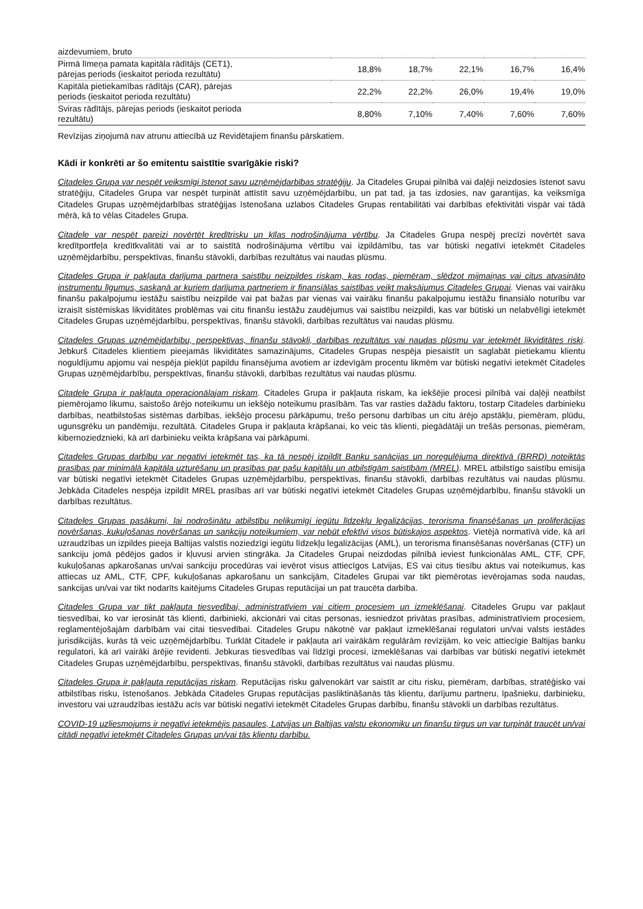| aizdevumiem, bruto | | | | | |
| Pirmā līmeņa pamata kapitāla rādītājs (CET1), pārejas periods (ieskaitot perioda rezultātu) | 18,8% | 18,7% | 22,1% | 16,7% | 16,4% |
| Kapitāla pietiekamības rādītājs (CAR), pārejas periods (ieskaitot perioda rezultātu) | 22,2% | 22,2% | 26,0% | 19,4% | 19,0% |
| Sviras rādītājs, pārejas periods (ieskaitot perioda rezultātu) | 8,80% | 7,10% | 7,40% | 7,60% | 7,60% |
Revīzijas ziņojumā nav atrunu attiecībā uz Revidētajiem finanšu pārskatiem.
Kādi ir konkrēti ar šo emitentu saistītie svarīgākie riski?
Citadeles Grupa var nespēt veiksmīgi īstenot savu uzņēmējdarbības stratēģiju. Ja Citadeles Grupai pilnībā vai daļēji neizdosies īstenot savu stratēģiju, Citadeles Grupa var nespēt turpināt attīstīt savu uzņēmējdarbību, un pat tad, ja tas izdosies, nav garantijas, ka veiksmīga Citadeles Grupas uzņēmējdarbības stratēģijas īstenošana uzlabos Citadeles Grupas rentabilitāti vai darbības efektivitāti vispār vai tādā mērā, kā to vēlas Citadeles Grupa.
Citadele var nespēt pareizi novērtēt kredītrisku un ķīlas nodrošinājuma vērtību. Ja Citadeles Grupa nespēj precīzi novērtēt sava kredītportfeļa kredītkvalitāti vai ar to saistītā nodrošinājuma vērtību vai izpildāmību, tas var būtiski negatīvi ietekmēt Citadeles uzņēmējdarbību, perspektīvas, finanšu stāvokli, darbības rezultātus vai naudas plūsmu.
Citadeles Grupa ir pakļauta darījuma partnera saistību neizpildes riskam, kas rodas, piemēram, slēdzot mijmaiņas vai citus atvasināto instrumentu līgumus, saskaņā ar kuriem darījuma partneriem ir finansiālas saistības veikt maksājumus Citadeles Grupai. Vienas vai vairāku finanšu pakalpojumu iestāžu saistību neizpilde vai pat bažas par vienas vai vairāku finanšu pakalpojumu iestāžu finansiālo noturību var izraisīt sistēmiskas likviditātes problēmas vai citu finanšu iestāžu zaudējumus vai saistību neizpildi, kas var būtiski un nelabvēlīgi ietekmēt Citadeles Grupas uzņēmējdarbību, perspektīvas, finanšu stāvokli, darbības rezultātus vai naudas plūsmu.
Citadeles Grupas uzņēmējdarbību, perspektīvas, finanšu stāvokli, darbības rezultātus vai naudas plūsmu var ietekmēt likviditātes riski. Jebkurš Citadeles klientiem pieejamās likviditātes samazinājums, Citadeles Grupas nespēja piesaistīt un saglabāt pietiekamu klientu noguldījumu apjomu vai nespēja piekļūt papildu finansējuma avotiem ar izdevīgām procentu likmēm var būtiski negatīvi ietekmēt Citadeles Grupas uzņēmējdarbību, perspektīvas, finanšu stāvokli, darbības rezultātus vai naudas plūsmu.
Citadele Grupa ir pakļauta operacionālajam riskam. Citadeles Grupa ir pakļauta riskam, ka iekšējie procesi pilnībā vai daļēji neatbilst piemērojamo likumu, saistošo ārējo noteikumu un iekšējo noteikumu prasībām. Tas var rasties dažādu faktoru, tostarp Citadeles darbinieku darbības, neatbilstošas sistēmas darbības, iekšējo procesu pārkāpumu, trešo personu darbības un citu ārējo apstākļu, piemēram, plūdu, ugunsgrēku un pandēmiju, rezultātā. Citadeles Grupa ir pakļauta krāpšanai, ko veic tās klienti, piegādātāji un trešās personas, piemēram, kibernoziedznieki, kā arī darbinieku veikta krāpšana vai pārkāpumi.
Citadeles Grupas darbību var negatīvi ietekmēt tas, ka tā nespēj izpildīt Banku sanācijas un noregulējuma direktīvā (BRRD) noteiktās prasības par minimālā kapitāla uzturēšanu un prasības par pašu kapitālu un atbilstīgām saistībām (MREL). MREL atbilstīgo saistību emisija var būtiski negatīvi ietekmēt Citadeles Grupas uzņēmējdarbību, perspektīvas, finanšu stāvokli, darbības rezultātus vai naudas plūsmu. Jebkāda Citadeles nespēja izpildīt MREL prasības arī var būtiski negatīvi ietekmēt Citadeles Grupas uzņēmējdarbību, finanšu stāvokli un darbības rezultātus.
Citadeles Grupas pasākumi, lai nodrošinātu atbilstību nelikumīgi iegūtu līdzekļu legalizācijas, terorisma finansēšanas un proliferācijas novēršanas, kukuļošanas novēršanas un sankciju noteikumiem, var nebūt efektīvi visos būtiskajos aspektos. Vietējā normatīvā vide, kā arī uzraudzības un izpildes pieeja Baltijas valstīs noziedzīgi iegūtu līdzekļu legalizācijas (AML), un terorisma finansēšanas novēršanas (CTF) un sankciju jomā pēdējos gados ir kļuvusi arvien stingrāka. Ja Citadeles Grupai neizdodas pilnībā ieviest funkcionālas AML, CTF, CPF, kukuļošanas apkarošanas un/vai sankciju procedūras vai ievērot visus attiecīgos Latvijas, ES vai citus tiesību aktus vai noteikumus, kas attiecas uz AML, CTF, CPF, kukuļošanas apkarošanu un sankcijām, Citadeles Grupai var tikt piemērotas ievērojamas soda naudas, sankcijas un/vai var tikt nodarīts kaitējums Citadeles Grupas reputācijai un pat traucēta darbība.
Citadeles Grupa var tikt pakļauta tiesvedībai, administratīviem vai citiem procesiem un izmeklēšanai. Citadeles Grupu var pakļaut tiesvedībai, ko var ierosināt tās klienti, darbinieki, akcionāri vai citas personas, iesniedzot privātas prasības, administratīviem procesiem, reglamentējošajām darbībām vai citai tiesvedībai. Citadeles Grupu nākotnē var pakļaut izmeklēšanai regulatori un/vai valsts iestādes jurisdikcijās, kurās tā veic uzņēmējdarbību. Turklāt Citadele ir pakļauta arī vairākām regulārām revīzijām, ko veic attiecīgie Baltijas banku regulatori, kā arī vairāki ārējie revidenti. Jebkuras tiesvedības vai līdzīgi procesi, izmeklēšanas vai darbības var būtiski negatīvi ietekmēt Citadeles Grupas uzņēmējdarbību, perspektīvas, finanšu stāvokli, darbības rezultātus vai naudas plūsmu.
Citadeles Grupa ir pakļauta reputācijas riskam. Reputācijas risku galvenokārt var saistīt ar citu risku, piemēram, darbības, stratēģisko vai atbilstības risku, īstenošanos. Jebkāda Citadeles Grupas reputācijas pasliktināšanās tās klientu, darījumu partneru, īpašnieku, darbinieku, investoru vai uzraudzības iestāžu acīs var būtiski negatīvi ietekmēt Citadeles Grupas darbību, finanšu stāvokli un darbības rezultātus.
COVID-19 uzliesmojums ir negatīvi ietekmējis pasaules, Latvijas un Baltijas valstu ekonomiku un finanšu tirgus un var turpināt traucēt un/vai citādi negatīvi ietekmēt Citadeles Grupas un/vai tās klientu darbību.